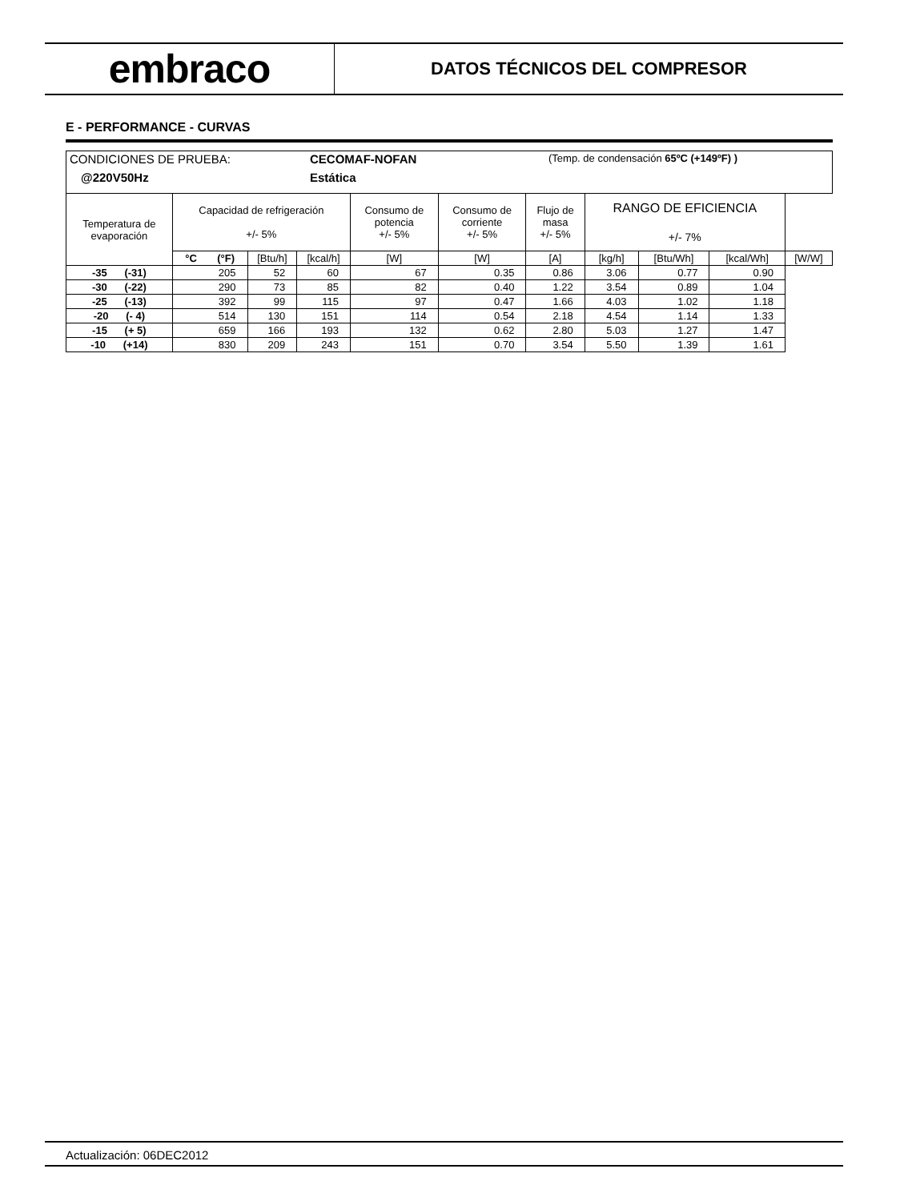embraco
DATOS TÉCNICOS DEL COMPRESOR
E - PERFORMANCE - CURVAS
| CONDICIONES DE PRUEBA: CECOMAF-NOFAN (Temp. de condensación 65ºC (+149ºF) ) @220V50Hz Estática | | | | | | | | | | |
| Temperatura de evaporación | Capacidad de refrigeración +/- 5% | | | Consumo de potencia +/- 5% | Consumo de corriente +/- 5% | Flujo de masa +/- 5% | RANGO DE EFICIENCIA +/- 7% | | | |
| | °C (°F) | [Btu/h] | [kcal/h] | [W] | [W] | [A] | [kg/h] | [Btu/Wh] | [kcal/Wh] | [W/W] |
| -35 (-31) | 205 | 52 | 60 | 67 | 0.35 | 0.86 | 3.06 | 0.77 | 0.90 | |
| -30 (-22) | 290 | 73 | 85 | 82 | 0.40 | 1.22 | 3.54 | 0.89 | 1.04 | |
| -25 (-13) | 392 | 99 | 115 | 97 | 0.47 | 1.66 | 4.03 | 1.02 | 1.18 | |
| -20 (- 4) | 514 | 130 | 151 | 114 | 0.54 | 2.18 | 4.54 | 1.14 | 1.33 | |
| -15 (+ 5) | 659 | 166 | 193 | 132 | 0.62 | 2.80 | 5.03 | 1.27 | 1.47 | |
| -10 (+14) | 830 | 209 | 243 | 151 | 0.70 | 3.54 | 5.50 | 1.39 | 1.61 | |
Actualización: 06DEC2012